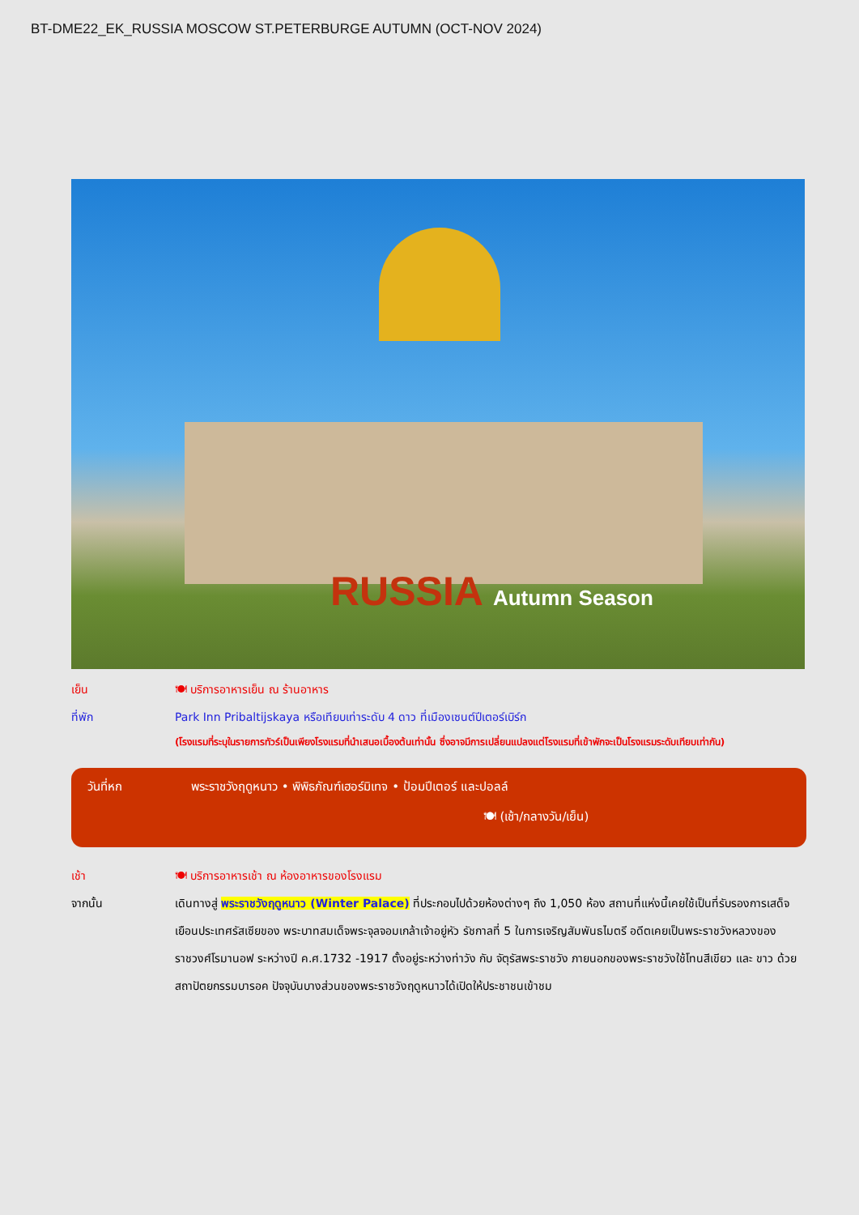BT-DME22_EK_RUSSIA MOSCOW ST.PETERBURGE AUTUMN (OCT-NOV 2024)
RUSSIA Autumn Season
เย็น 🍽 บริการอาหารเย็น ณ ร้านอาหาร
ที่พัก Park Inn Pribaltijskaya หรือเทียบเท่าระดับ 4 ดาว ที่เมืองเซนต์ปีเตอร์เบิร์ก
(โรงแรมที่ระบุในรายการทัวร์เป็นเพียงโรงแรมที่นำเสนอเบื้องต้นเท่านั้น ซึ่งอาจมีการเปลี่ยนแปลงแต่โรงแรมที่เข้าพักจะเป็นโรงแรมระดับเทียบเท่ากัน)
วันที่หก พระราชวังฤดูหนาว • พิพิธภัณฑ์เฮอร์มิเทจ • ป้อมปีเตอร์ และปอลล์
🍽 (เช้า/กลางวัน/เย็น)
เช้า 🍽 บริการอาหารเช้า ณ ห้องอาหารของโรงแรม
จากนั้น เดินทางสู่ พระราชวังฤดูหนาว (Winter Palace) ที่ประกอบไปด้วยห้องต่างๆ ถึง 1,050 ห้อง สถานที่แห่งนี้เคยใช้เป็นที่รับรองการเสด็จเยือนประเทศรัสเซียของ พระบาทสมเด็จพระจุลจอมเกล้าเจ้าอยู่หัว รัชกาลที่ 5 ในการเจริญสัมพันธไมตรี อดีตเคยเป็นพระราชวังหลวงของราชวงศ์โรมานอฟ ระหว่างปี ค.ศ.1732 -1917 ตั้งอยู่ระหว่างท่าวัง กับ จัตุรัสพระราชวัง ภายนอกของพระราชวังใช้โทนสีเขียว และ ขาว ด้วยสถาปัตยกรรมบารอค ปัจจุบันบางส่วนของพระราชวังฤดูหนาวได้เปิดให้ประชาชนเข้าชม